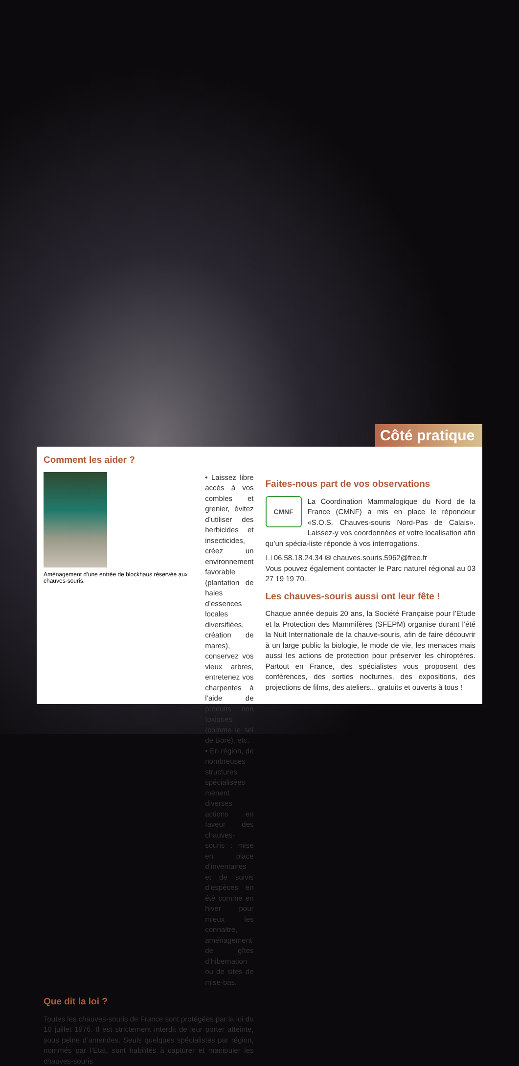Côté pratique
Comment les aider ?
Aménagement d’une entrée de blockhaus réservée aux chauves-souris.
• Laissez libre accès à vos combles et grenier, évitez d’utiliser des herbicides et insecticides, créez un environnement favorable (plantation de haies d’essences locales diversifiées, création de mares), conservez vos vieux arbres, entretenez vos charpentes à l’aide de produits non toxiques (comme le sel de Bore), etc.
• En région, de nombreuses structures spécialisées mènent diverses actions en faveur des chauves-souris : mise en place d’inventaires et de suivis d’espèces en été comme en hiver pour mieux les connaitre, aménagement de gîtes d’hibernation ou de sites de mise-bas.
Que dit la loi ?
Toutes les chauves-souris de France sont protégées par la loi du 10 juillet 1976. Il est strictement interdit de leur porter atteinte, sous peine d’amendes. Seuls quelques spécialistes par région, nommés par l’Etat, sont habilités à capturer et manipuler les chauves-souris.
Faites-nous part de vos observations
CMNF
La Coordination Mammalogique du Nord de la France (CMNF) a mis en place le répondeur «S.O.S. Chauves-souris Nord-Pas de Calais». Laissez-y vos coordonnées et votre localisation afin qu’un spécia-liste réponde à vos interrogations.
☐ 06.58.18.24.34 ✉ chauves.souris.5962@free.fr
Vous pouvez également contacter le Parc naturel régional au 03 27 19 19 70.
Les chauves-souris aussi ont leur fête !
Chaque année depuis 20 ans, la Société Française pour l’Etude et la Protection des Mammifères (SFEPM) organise durant l’été la Nuit Internationale de la chauve-souris, afin de faire découvrir à un large public la biologie, le mode de vie, les menaces mais aussi les actions de protection pour préserver les chiroptères. Partout en France, des spécialistes vous proposent des conférences, des sorties nocturnes, des expositions, des projections de films, des ateliers... gratuits et ouverts à tous !